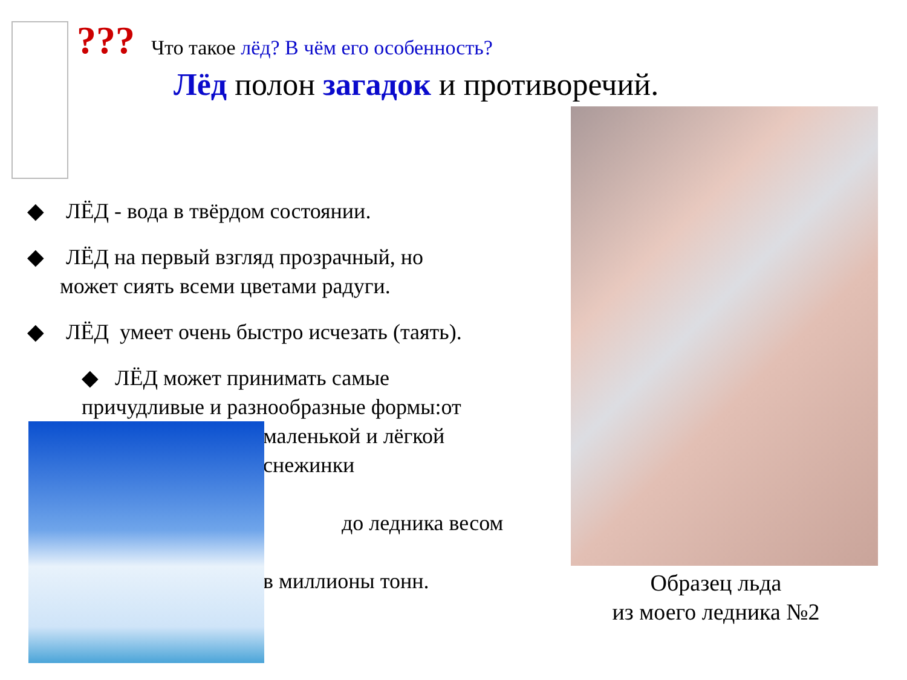???
Что такое лёд? В чём его особенность?
Лёд полон загадок и противоречий.
◆ ЛЁД - вода в твёрдом состоянии.
◆ ЛЁД на первый взгляд прозрачный, но
может сиять всеми цветами радуги.
◆ ЛЁД умеет очень быстро исчезать (таять).
◆ ЛЁД может принимать самые
причудливые и разнообразные формы:от
маленькой и лёгкой
снежинки
до ледника весом
в миллионы тонн.
Образец льда
из моего ледника №2